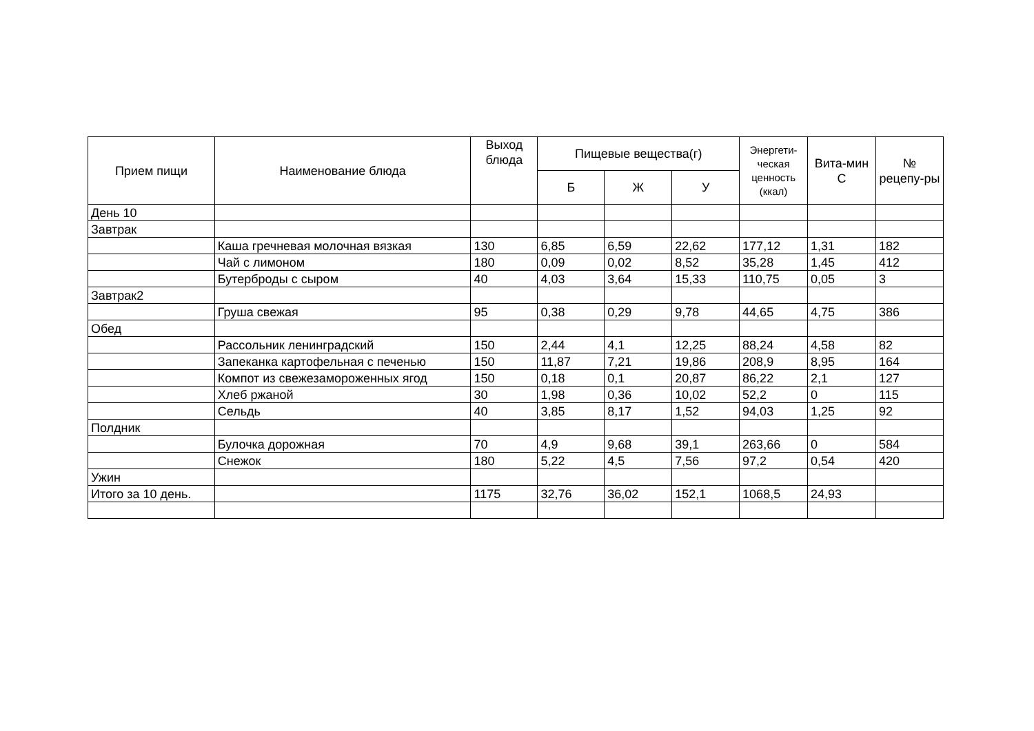| Прием пищи | Наименование блюда | Выход блюда | Пищевые вещества(г) | | | Энергети-ческая ценность (ккал) | Вита-мин С | № рецепу-ры |
| --- | --- | --- | --- | --- | --- | --- | --- | --- |
| | | | Б | Ж | У | | | |
| День 10 | | | | | | | | |
| Завтрак | | | | | | | | |
| | Каша гречневая молочная вязкая | 130 | 6,85 | 6,59 | 22,62 | 177,12 | 1,31 | 182 |
| | Чай с лимоном | 180 | 0,09 | 0,02 | 8,52 | 35,28 | 1,45 | 412 |
| | Бутерброды с сыром | 40 | 4,03 | 3,64 | 15,33 | 110,75 | 0,05 | 3 |
| Завтрак2 | | | | | | | | |
| | Груша свежая | 95 | 0,38 | 0,29 | 9,78 | 44,65 | 4,75 | 386 |
| Обед | | | | | | | | |
| | Рассольник ленинградский | 150 | 2,44 | 4,1 | 12,25 | 88,24 | 4,58 | 82 |
| | Запеканка картофельная с печенью | 150 | 11,87 | 7,21 | 19,86 | 208,9 | 8,95 | 164 |
| | Компот из свежезамороженных ягод | 150 | 0,18 | 0,1 | 20,87 | 86,22 | 2,1 | 127 |
| | Хлеб ржаной | 30 | 1,98 | 0,36 | 10,02 | 52,2 | 0 | 115 |
| | Сельдь | 40 | 3,85 | 8,17 | 1,52 | 94,03 | 1,25 | 92 |
| Полдник | | | | | | | | |
| | Булочка дорожная | 70 | 4,9 | 9,68 | 39,1 | 263,66 | 0 | 584 |
| | Снежок | 180 | 5,22 | 4,5 | 7,56 | 97,2 | 0,54 | 420 |
| Ужин | | | | | | | | |
| Итого за 10 день. | | 1175 | 32,76 | 36,02 | 152,1 | 1068,5 | 24,93 | |